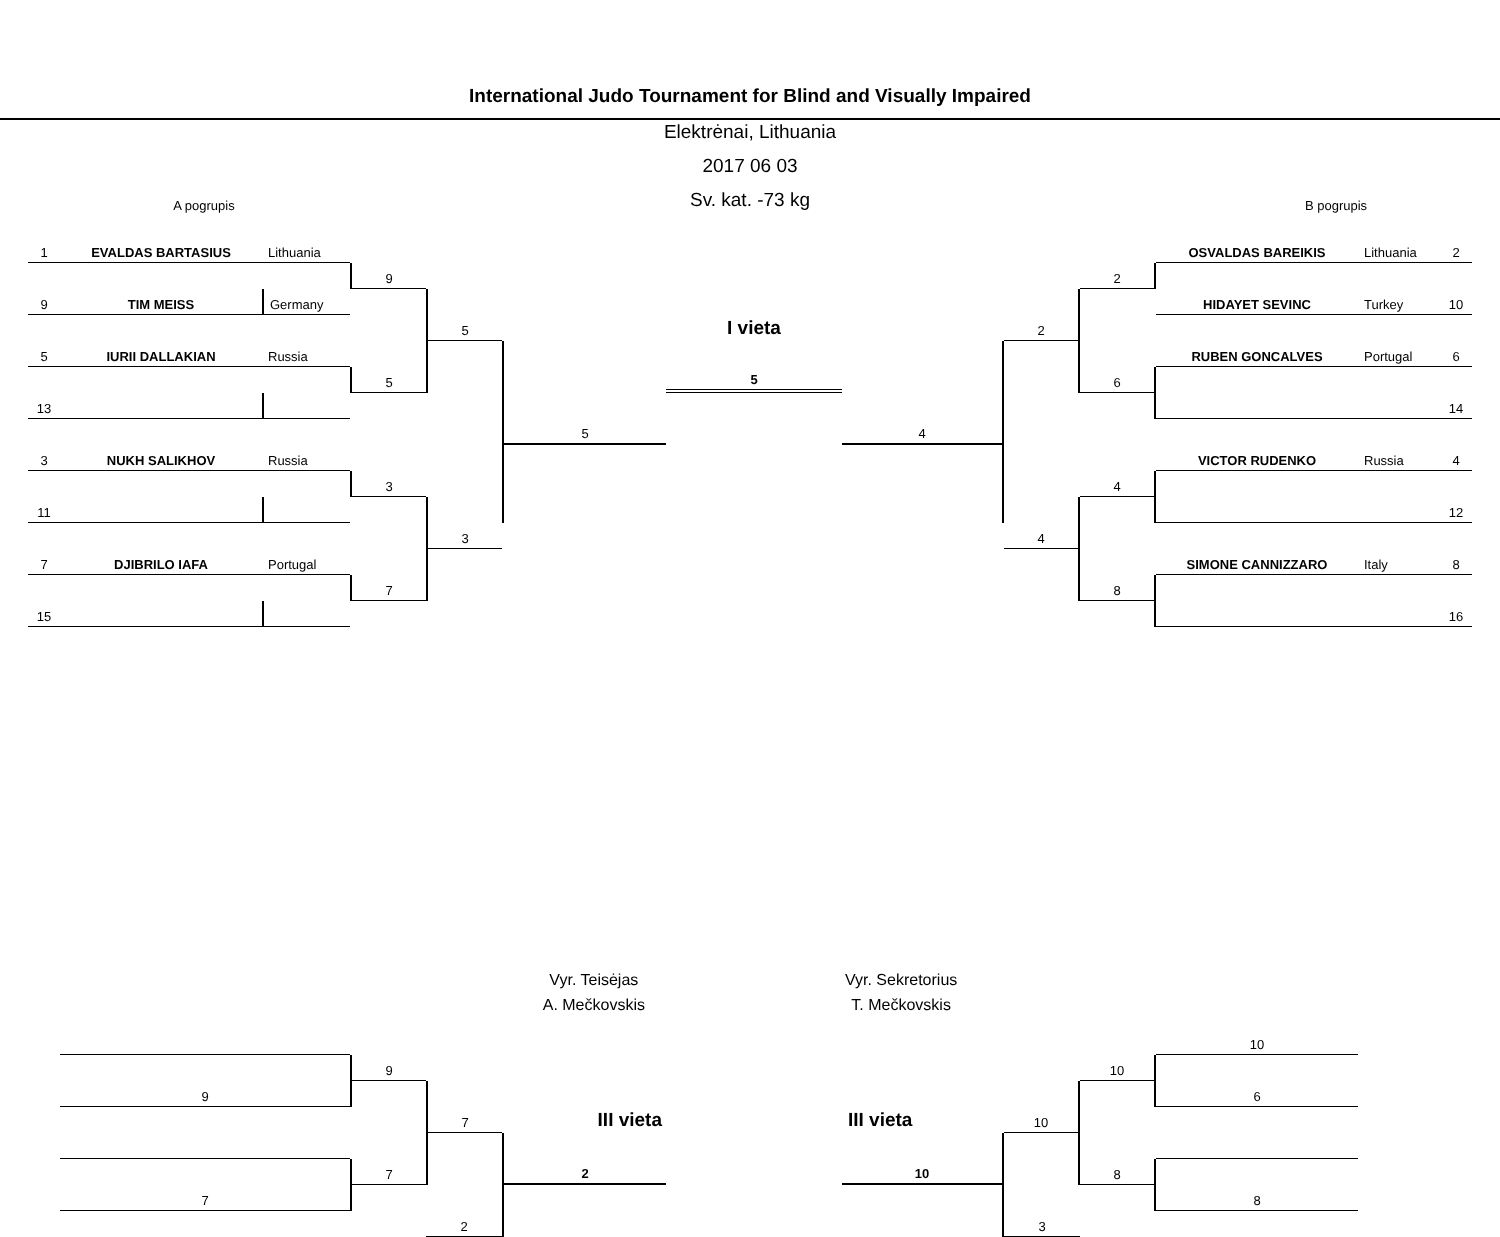International Judo Tournament for Blind and Visually Impaired
Elektrėnai, Lithuania
2017 06 03
Sv. kat. -73 kg
A pogrupis B pogrupis
1
EVALDAS BARTASIUS
Lithuania
OSVALDAS BAREIKIS
Lithuania
2
9
2
9
TIM MEISS
Germany
HIDAYET SEVINC
Turkey
10
5
I vieta
2
5
IURII DALLAKIAN
Russia
RUBEN GONCALVES
Portugal
6
5
5
6
13
14
5
4
3
NUKH SALIKHOV
Russia
VICTOR RUDENKO
Russia
4
3
4
11
12
3
4
7
DJIBRILO IAFA
Portugal
SIMONE CANNIZZARO
Italy
8
7
8
15
16
10
9
10
9
6
7
III vieta
III vieta
10
7
2
10
8
7
8
2
3
Vyr. Teisėjas
A. Mečkovskis
Vyr. Sekretorius
T. Mečkovskis